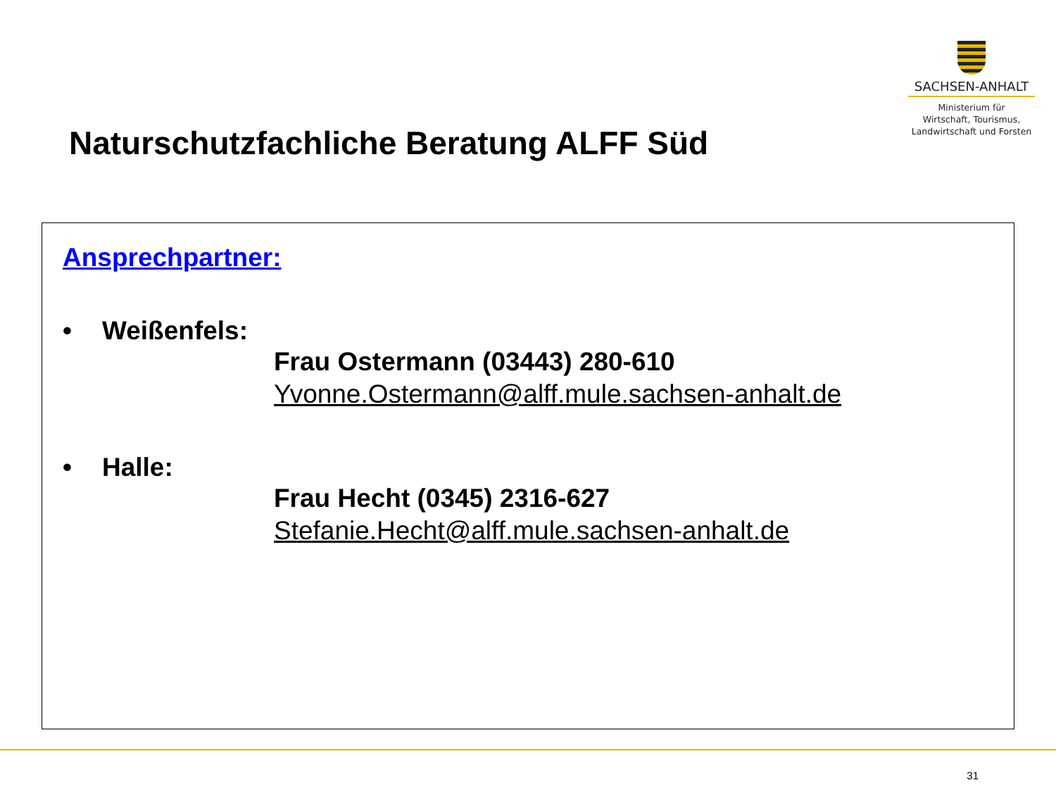SACHSEN-ANHALT
Ministerium für
Wirtschaft, Tourismus,
Landwirtschaft und Forsten
Naturschutzfachliche Beratung ALFF Süd
Ansprechpartner:
• Weißenfels:
Frau Ostermann (03443) 280-610
Yvonne.Ostermann@alff.mule.sachsen-anhalt.de
• Halle:
Frau Hecht (0345) 2316-627
Stefanie.Hecht@alff.mule.sachsen-anhalt.de
31